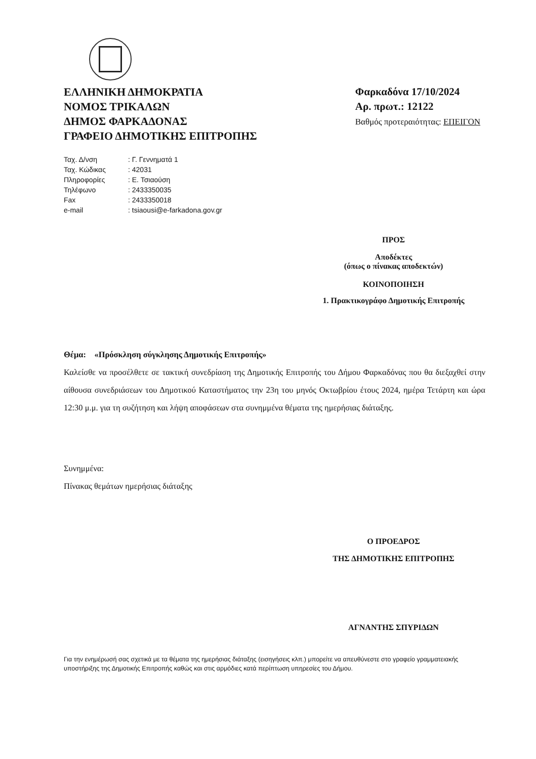ΕΛΛΗΝΙΚΗ ΔΗΜΟΚΡΑΤΙΑ
ΝΟΜΟΣ ΤΡΙΚΑΛΩΝ
ΔΗΜΟΣ ΦΑΡΚΑΔΟΝΑΣ
ΓΡΑΦΕΙΟ ΔΗΜΟΤΙΚΗΣ ΕΠΙΤΡΟΠΗΣ
Φαρκαδόνα 17/10/2024
Αρ. πρωτ.: 12122
Βαθμός προτεραιότητας: ΕΠΕΙΓΟΝ
| Ταχ. Δ/νση | : Γ. Γεννηματά 1 |
| Ταχ. Κώδικας | : 42031 |
| Πληροφορίες | : Ε. Τσιαούση |
| Τηλέφωνο | : 2433350035 |
| Fax | : 2433350018 |
| e-mail | : tsiaousi@e-farkadona.gov.gr |
ΠΡΟΣ
Αποδέκτες
(όπως ο πίνακας αποδεκτών)
ΚΟΙΝΟΠΟΙΗΣΗ
1. Πρακτικογράφο Δημοτικής Επιτροπής
Θέμα: «Πρόσκληση σύγκλησης Δημοτικής Επιτροπής»
Καλείσθε να προσέλθετε σε τακτική συνεδρίαση της Δημοτικής Επιτροπής του Δήμου Φαρκαδόνας που θα διεξαχθεί στην αίθουσα συνεδριάσεων του Δημοτικού Καταστήματος την 23η του μηνός Οκτωβρίου έτους 2024, ημέρα Τετάρτη και ώρα 12:30 μ.μ. για τη συζήτηση και λήψη αποφάσεων στα συνημμένα θέματα της ημερήσιας διάταξης.
Συνημμένα:
Πίνακας θεμάτων ημερήσιας διάταξης
Ο ΠΡΟΕΔΡΟΣ
ΤΗΣ ΔΗΜΟΤΙΚΗΣ ΕΠΙΤΡΟΠΗΣ
ΑΓΝΑΝΤΗΣ ΣΠΥΡΙΔΩΝ
Για την ενημέρωσή σας σχετικά με τα θέματα της ημερήσιας διάταξης (εισηγήσεις κλπ.) μπορείτε να απευθύνεστε στο γραφείο γραμματειακής υποστήριξης της Δημοτικής Επιτροπής καθώς και στις αρμόδιες κατά περίπτωση υπηρεσίες του Δήμου.